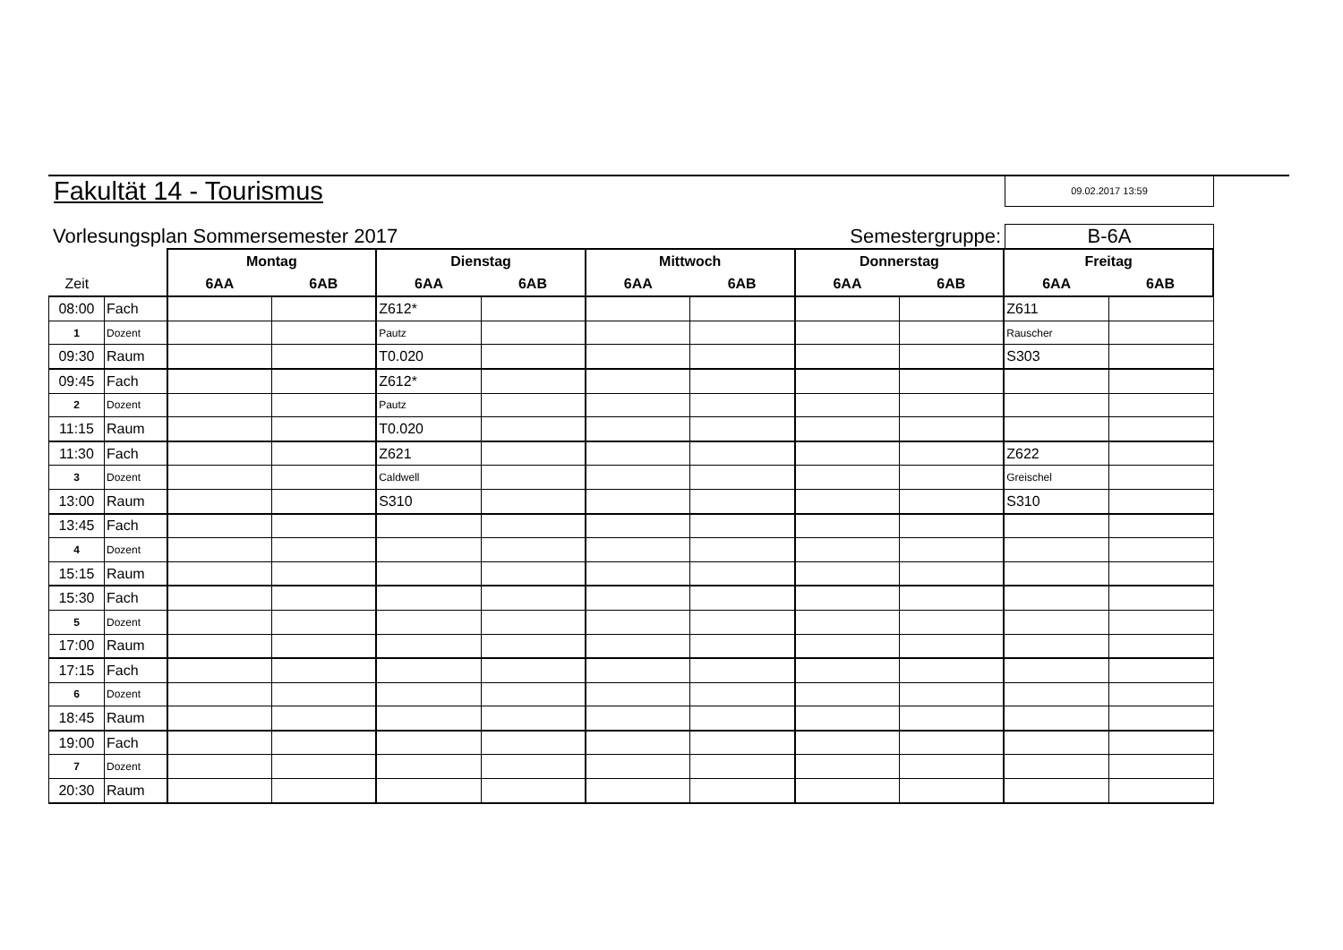Fakultät 14 - Tourismus
09.02.2017 13:59
Vorlesungsplan Sommersemester 2017 Semestergruppe: B-6A
| | | Montag | | Dienstag | | Mittwoch | | Donnerstag | | Freitag | |
| --- | --- | --- | --- | --- | --- | --- | --- | --- | --- | --- | --- |
| Zeit | | 6AA | 6AB | 6AA | 6AB | 6AA | 6AB | 6AA | 6AB | 6AA | 6AB |
| 08:00 | Fach | | | Z612* | | | | | | Z611 | |
| 1 | Dozent | | | Pautz | | | | | | Rauscher | |
| 09:30 | Raum | | | T0.020 | | | | | | S303 | |
| 09:45 | Fach | | | Z612* | | | | | | | |
| 2 | Dozent | | | Pautz | | | | | | | |
| 11:15 | Raum | | | T0.020 | | | | | | | |
| 11:30 | Fach | | | Z621 | | | | | | Z622 | |
| 3 | Dozent | | | Caldwell | | | | | | Greischel | |
| 13:00 | Raum | | | S310 | | | | | | S310 | |
| 13:45 | Fach | | | | | | | | | | |
| 4 | Dozent | | | | | | | | | | |
| 15:15 | Raum | | | | | | | | | | |
| 15:30 | Fach | | | | | | | | | | |
| 5 | Dozent | | | | | | | | | | |
| 17:00 | Raum | | | | | | | | | | |
| 17:15 | Fach | | | | | | | | | | |
| 6 | Dozent | | | | | | | | | | |
| 18:45 | Raum | | | | | | | | | | |
| 19:00 | Fach | | | | | | | | | | |
| 7 | Dozent | | | | | | | | | | |
| 20:30 | Raum | | | | | | | | | | |